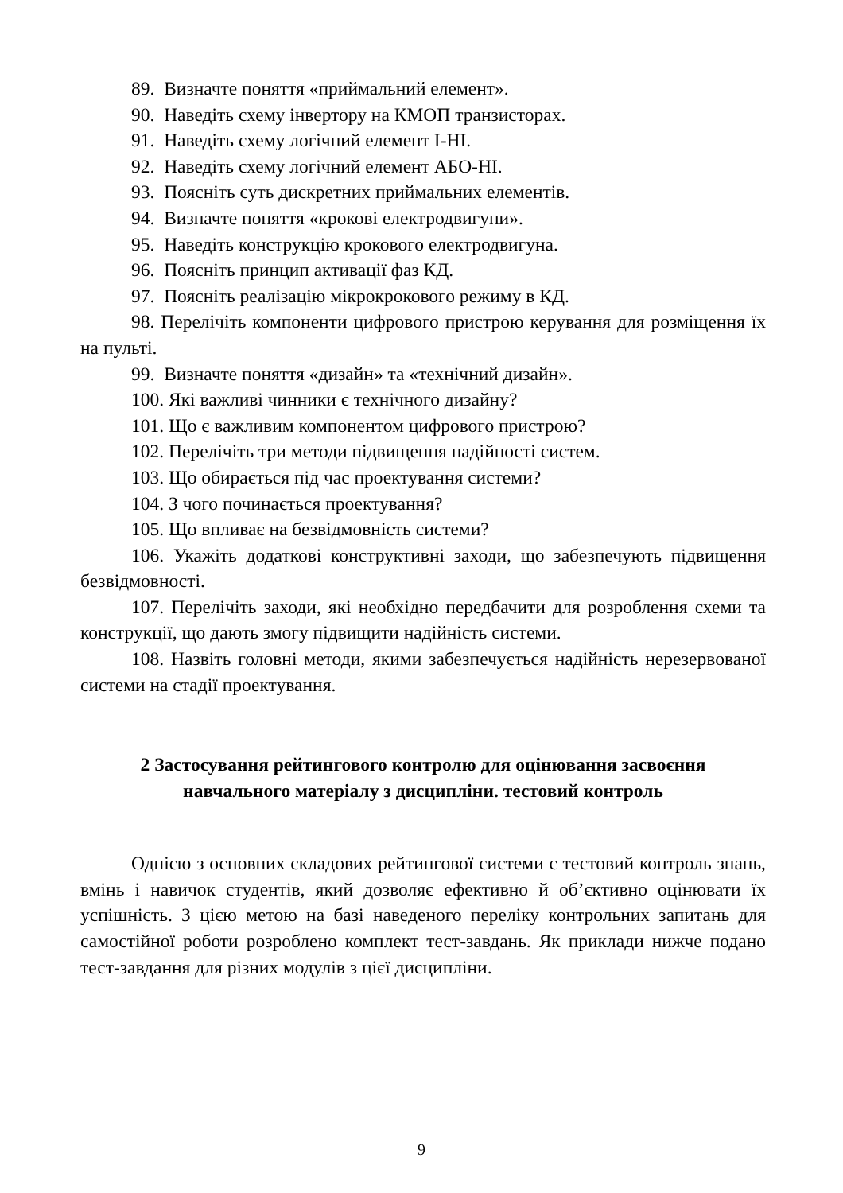89. Визначте поняття «приймальний елемент».
90. Наведіть схему інвертору на КМОП транзисторах.
91. Наведіть схему логічний елемент І-НІ.
92. Наведіть схему логічний елемент АБО-НІ.
93. Поясніть суть дискретних приймальних елементів.
94. Визначте поняття «крокові електродвигуни».
95. Наведіть конструкцію крокового електродвигуна.
96. Поясніть принцип активації фаз КД.
97. Поясніть реалізацію мікрокрокового режиму в КД.
98. Перелічіть компоненти цифрового пристрою керування для розміщення їх на пульті.
99. Визначте поняття «дизайн» та «технічний дизайн».
100. Які важливі чинники є технічного дизайну?
101. Що є важливим компонентом цифрового пристрою?
102. Перелічіть три методи підвищення надійності систем.
103. Що обирається під час проектування системи?
104. З чого починається проектування?
105. Що впливає на безвідмовність системи?
106. Укажіть додаткові конструктивні заходи, що забезпечують підвищення безвідмовності.
107. Перелічіть заходи, які необхідно передбачити для розроблення схеми та конструкції, що дають змогу підвищити надійність системи.
108. Назвіть головні методи, якими забезпечується надійність нерезервованої системи на стадії проектування.
2 Застосування рейтингового контролю для оцінювання засвоєння
навчального матеріалу з дисципліни. тестовий контроль
Однією з основних складових рейтингової системи є тестовий контроль знань, вмінь і навичок студентів, який дозволяє ефективно й об’єктивно оцінювати їх успішність. З цією метою на базі наведеного переліку контрольних запитань для самостійної роботи розроблено комплект тест-завдань. Як приклади нижче подано тест-завдання для різних модулів з цієї дисципліни.
9